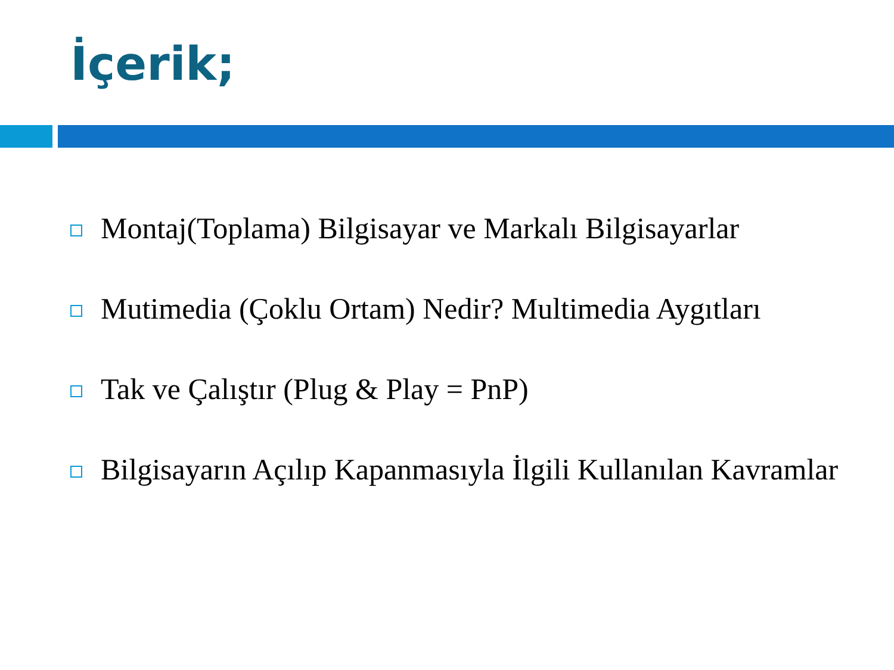İçerik;
Montaj(Toplama) Bilgisayar ve Markalı Bilgisayarlar
Mutimedia (Çoklu Ortam) Nedir? Multimedia Aygıtları
Tak ve Çalıştır (Plug & Play = PnP)
Bilgisayarın Açılıp Kapanmasıyla İlgili Kullanılan Kavramlar